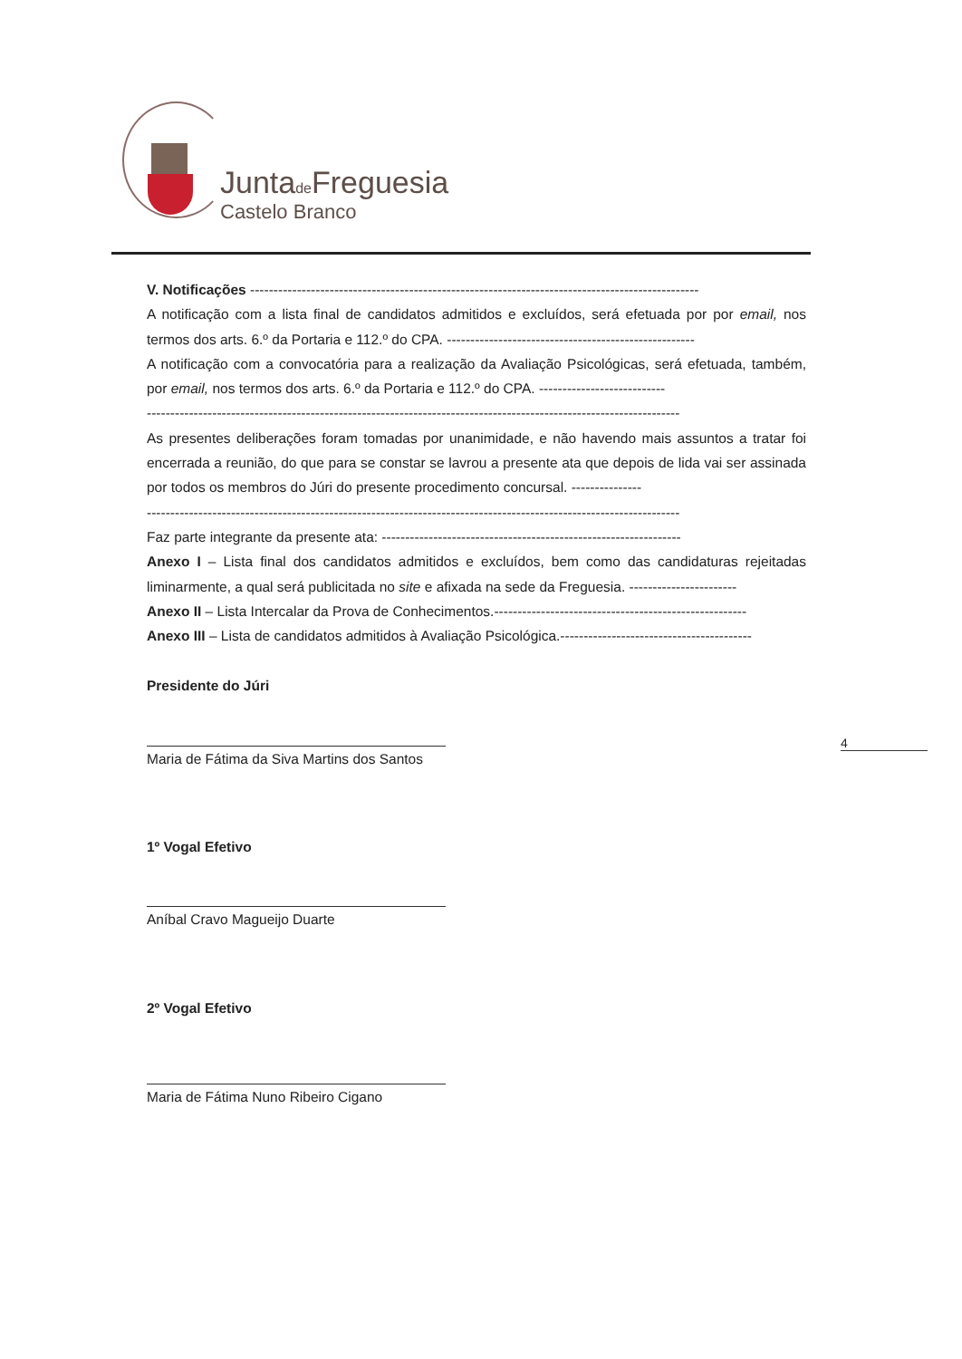Juntade Freguesia
Castelo Branco
V. Notificações ------------------------------------------------------------------------------------------------
A notificação com a lista final de candidatos admitidos e excluídos, será efetuada por por email, nos termos dos arts. 6.º da Portaria e 112.º do CPA. -----------------------------------------------------
A notificação com a convocatória para a realização da Avaliação Psicológicas, será efetuada, também, por email, nos termos dos arts. 6.º da Portaria e 112.º do CPA. ---------------------------
------------------------------------------------------------------------------------------------------------------
As presentes deliberações foram tomadas por unanimidade, e não havendo mais assuntos a tratar foi encerrada a reunião, do que para se constar se lavrou a presente ata que depois de lida vai ser assinada por todos os membros do Júri do presente procedimento concursal. ---------------
------------------------------------------------------------------------------------------------------------------
Faz parte integrante da presente ata: ----------------------------------------------------------------
Anexo I – Lista final dos candidatos admitidos e excluídos, bem como das candidaturas rejeitadas liminarmente, a qual será publicitada no site e afixada na sede da Freguesia. -----------------------
Anexo II – Lista Intercalar da Prova de Conhecimentos.------------------------------------------------------
Anexo III – Lista de candidatos admitidos à Avaliação Psicológica.-----------------------------------------
Presidente do Júri
Maria de Fátima da Siva Martins dos Santos
1º Vogal Efetivo
Aníbal Cravo Magueijo Duarte
2º Vogal Efetivo
Maria de Fátima Nuno Ribeiro Cigano
4